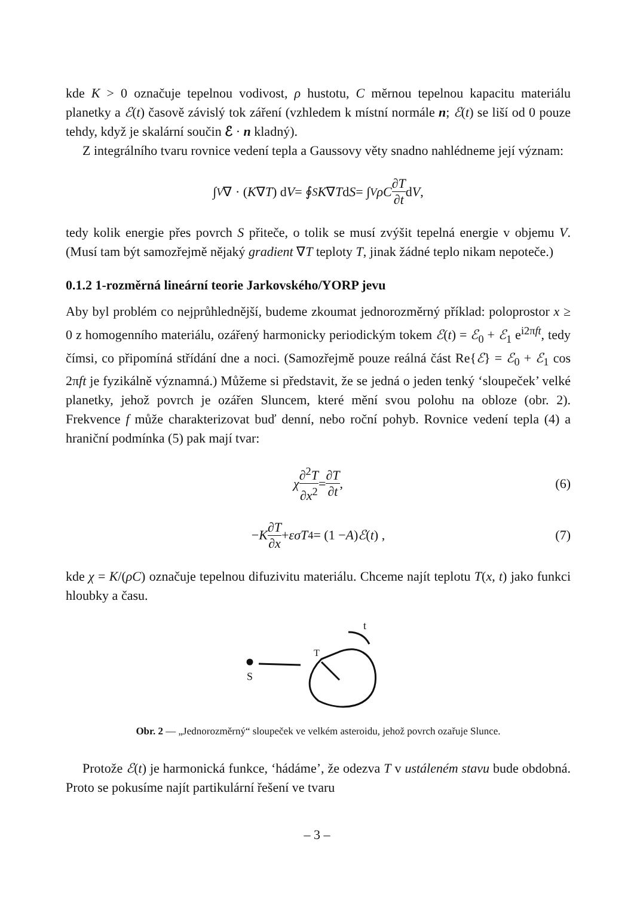kde K > 0 označuje tepelnou vodivost, ρ hustotu, C měrnou tepelnou kapacitu materiálu planetky a ℰ(t) časově závislý tok záření (vzhledem k místní normále n; ℰ(t) se liší od 0 pouze tehdy, když je skalární součin ℰ · n kladný).
Z integrálního tvaru rovnice vedení tepla a Gaussovy věty snadno nahlédneme její význam:
∫<sub>V</sub> ∇ · (K ∇ T) d V = ∮<sub>S</sub> K ∇ T d S = ∫<sub>V</sub> ρC ∂T ∂t d V ,
tedy kolik energie přes povrch S přiteče, o tolik se musí zvýšit tepelná energie v objemu V. (Musí tam být samozřejmě nějaký gradient ∇T teploty T, jinak žádné teplo nikam nepoteče.)
0.1.2 1-rozměrná lineární teorie Jarkovského/YORP jevu
Aby byl problém co nejprůhlednější, budeme zkoumat jednorozměrný příklad: poloprostor x ≥ 0 z homogenního materiálu, ozářený harmonicky periodickým tokem ℰ(t) = ℰ<sub>0</sub> + ℰ<sub>1</sub> e<sup>i2πft</sup>, tedy čímsi, co připomíná střídání dne a noci. (Samozřejmě pouze reálná část Re{ℰ} = ℰ<sub>0</sub> + ℰ<sub>1</sub> cos 2πft je fyzikálně významná.) Můžeme si představit, že se jedná o jeden tenký ‘sloupeček’ velké planetky, jehož povrch je ozářen Sluncem, které mění svou polohu na obloze (obr. 2). Frekvence f může charakterizovat buď denní, nebo roční pohyb. Rovnice vedení tepla (4) a hraniční podmínka (5) pak mají tvar:
χ ∂<sup>2</sup>T ∂x<sup>2</sup> = ∂T ∂t , (6)
− K ∂T ∂x + εσT<sup>4</sup> = (1 − A) ℰ (t) , (7)
kde χ = K/(ρC) označuje tepelnou difuzivitu materiálu. Chceme najít teplotu T(x, t) jako funkci hloubky a času.
S
t
T
Obr. 2 — „Jednorozměrný“ sloupeček ve velkém asteroidu, jehož povrch ozařuje Slunce.
Protože ℰ(t) je harmonická funkce, ‘hádáme’, že odezva T v ustáleném stavu bude obdobná. Proto se pokusíme najít partikulární řešení ve tvaru
– 3 –